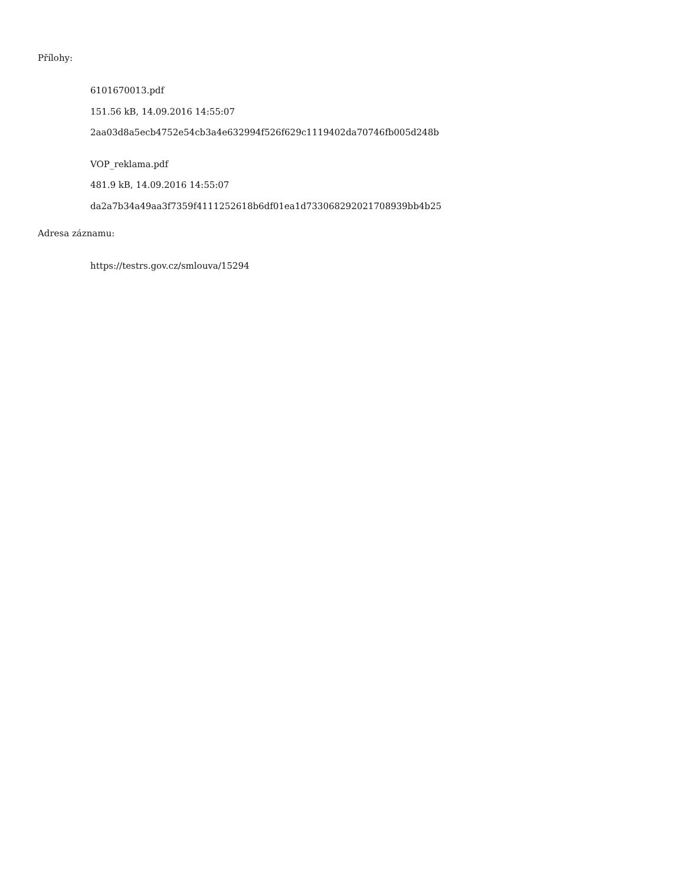Přílohy:
6101670013.pdf
151.56 kB, 14.09.2016 14:55:07
2aa03d8a5ecb4752e54cb3a4e632994f526f629c1119402da70746fb005d248b
VOP_reklama.pdf
481.9 kB, 14.09.2016 14:55:07
da2a7b34a49aa3f7359f4111252618b6df01ea1d733068292021708939bb4b25
Adresa záznamu:
https://testrs.gov.cz/smlouva/15294